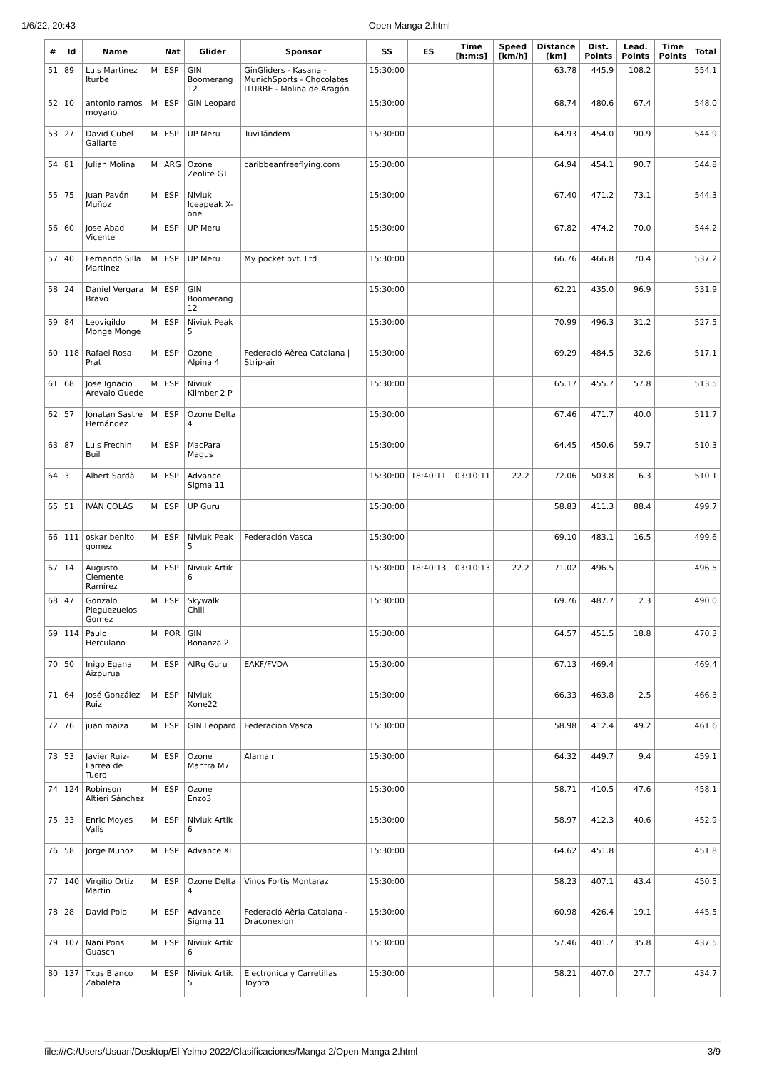1/6/22, 20:43 Open Manga 2.html
| # | Id | Name | | Nat | Glider | Sponsor | SS | ES | Time [h:m:s] | Speed [km/h] | Distance [km] | Dist. Points | Lead. Points | Time Points | Total |
| --- | --- | --- | --- | --- | --- | --- | --- | --- | --- | --- | --- | --- | --- | --- | --- |
| 51 | 89 | Luis Martinez Iturbe | M | ESP | GIN Boomerang 12 | GinGliders - Kasana - MunichSports - Chocolates ITURBE - Molina de Aragón | 15:30:00 | | | | 63.78 | 445.9 | 108.2 | | 554.1 |
| 52 | 10 | antonio ramos moyano | M | ESP | GIN Leopard | | 15:30:00 | | | | 68.74 | 480.6 | 67.4 | | 548.0 |
| 53 | 27 | David Cubel Gallarte | M | ESP | UP Meru | TuviTándem | 15:30:00 | | | | 64.93 | 454.0 | 90.9 | | 544.9 |
| 54 | 81 | Julian Molina | M | ARG | Ozone Zeolite GT | caribbeanfreeflying.com | 15:30:00 | | | | 64.94 | 454.1 | 90.7 | | 544.8 |
| 55 | 75 | Juan Pavón Muñoz | M | ESP | Niviuk Iceapeak X-one | | 15:30:00 | | | | 67.40 | 471.2 | 73.1 | | 544.3 |
| 56 | 60 | Jose Abad Vicente | M | ESP | UP Meru | | 15:30:00 | | | | 67.82 | 474.2 | 70.0 | | 544.2 |
| 57 | 40 | Fernando Silla Martinez | M | ESP | UP Meru | My pocket pvt. Ltd | 15:30:00 | | | | 66.76 | 466.8 | 70.4 | | 537.2 |
| 58 | 24 | Daniel Vergara Bravo | M | ESP | GIN Boomerang 12 | | 15:30:00 | | | | 62.21 | 435.0 | 96.9 | | 531.9 |
| 59 | 84 | Leovigildo Monge Monge | M | ESP | Niviuk Peak 5 | | 15:30:00 | | | | 70.99 | 496.3 | 31.2 | | 527.5 |
| 60 | 118 | Rafael Rosa Prat | M | ESP | Ozone Alpina 4 | Federació Aèrea Catalana / Strip-air | 15:30:00 | | | | 69.29 | 484.5 | 32.6 | | 517.1 |
| 61 | 68 | Jose Ignacio Arevalo Guede | M | ESP | Niviuk Klimber 2 P | | 15:30:00 | | | | 65.17 | 455.7 | 57.8 | | 513.5 |
| 62 | 57 | Jonatan Sastre Hernández | M | ESP | Ozone Delta 4 | | 15:30:00 | | | | 67.46 | 471.7 | 40.0 | | 511.7 |
| 63 | 87 | Luis Frechin Buil | M | ESP | MacPara Magus | | 15:30:00 | | | | 64.45 | 450.6 | 59.7 | | 510.3 |
| 64 | 3 | Albert Sardà | M | ESP | Advance Sigma 11 | | 15:30:00 | 18:40:11 | 03:10:11 | 22.2 | 72.06 | 503.8 | 6.3 | | 510.1 |
| 65 | 51 | IVÁN COLÁS | M | ESP | UP Guru | | 15:30:00 | | | | 58.83 | 411.3 | 88.4 | | 499.7 |
| 66 | 111 | oskar benito gomez | M | ESP | Niviuk Peak 5 | Federación Vasca | 15:30:00 | | | | 69.10 | 483.1 | 16.5 | | 499.6 |
| 67 | 14 | Augusto Clemente Ramírez | M | ESP | Niviuk Artik 6 | | 15:30:00 | 18:40:13 | 03:10:13 | 22.2 | 71.02 | 496.5 | | | 496.5 |
| 68 | 47 | Gonzalo Pleguezuelos Gomez | M | ESP | Skywalk Chili | | 15:30:00 | | | | 69.76 | 487.7 | 2.3 | | 490.0 |
| 69 | 114 | Paulo Herculano | M | POR | GIN Bonanza 2 | | 15:30:00 | | | | 64.57 | 451.5 | 18.8 | | 470.3 |
| 70 | 50 | Inigo Egana Aizpurua | M | ESP | AIRg Guru | EAKF/FVDA | 15:30:00 | | | | 67.13 | 469.4 | | | 469.4 |
| 71 | 64 | José González Ruiz | M | ESP | Niviuk Xone22 | | 15:30:00 | | | | 66.33 | 463.8 | 2.5 | | 466.3 |
| 72 | 76 | juan maiza | M | ESP | GIN Leopard | Federacion Vasca | 15:30:00 | | | | 58.98 | 412.4 | 49.2 | | 461.6 |
| 73 | 53 | Javier Ruiz-Larrea de Tuero | M | ESP | Ozone Mantra M7 | Alamair | 15:30:00 | | | | 64.32 | 449.7 | 9.4 | | 459.1 |
| 74 | 124 | Robinson Altieri Sánchez | M | ESP | Ozone Enzo3 | | 15:30:00 | | | | 58.71 | 410.5 | 47.6 | | 458.1 |
| 75 | 33 | Enric Moyes Valls | M | ESP | Niviuk Artik 6 | | 15:30:00 | | | | 58.97 | 412.3 | 40.6 | | 452.9 |
| 76 | 58 | Jorge Munoz | M | ESP | Advance XI | | 15:30:00 | | | | 64.62 | 451.8 | | | 451.8 |
| 77 | 140 | Virgilio Ortiz Martin | M | ESP | Ozone Delta 4 | Vinos Fortis Montaraz | 15:30:00 | | | | 58.23 | 407.1 | 43.4 | | 450.5 |
| 78 | 28 | David Polo | M | ESP | Advance Sigma 11 | Federació Aèria Catalana - Draconexion | 15:30:00 | | | | 60.98 | 426.4 | 19.1 | | 445.5 |
| 79 | 107 | Nani Pons Guasch | M | ESP | Niviuk Artik 6 | | 15:30:00 | | | | 57.46 | 401.7 | 35.8 | | 437.5 |
| 80 | 137 | Txus Blanco Zabaleta | M | ESP | Niviuk Artik 5 | Electronica y Carretillas Toyota | 15:30:00 | | | | 58.21 | 407.0 | 27.7 | | 434.7 |
file:///C:/Users/Usuari/Desktop/El Yelmo 2022/Clasificaciones/Manga 2/Open Manga 2.html 3/9